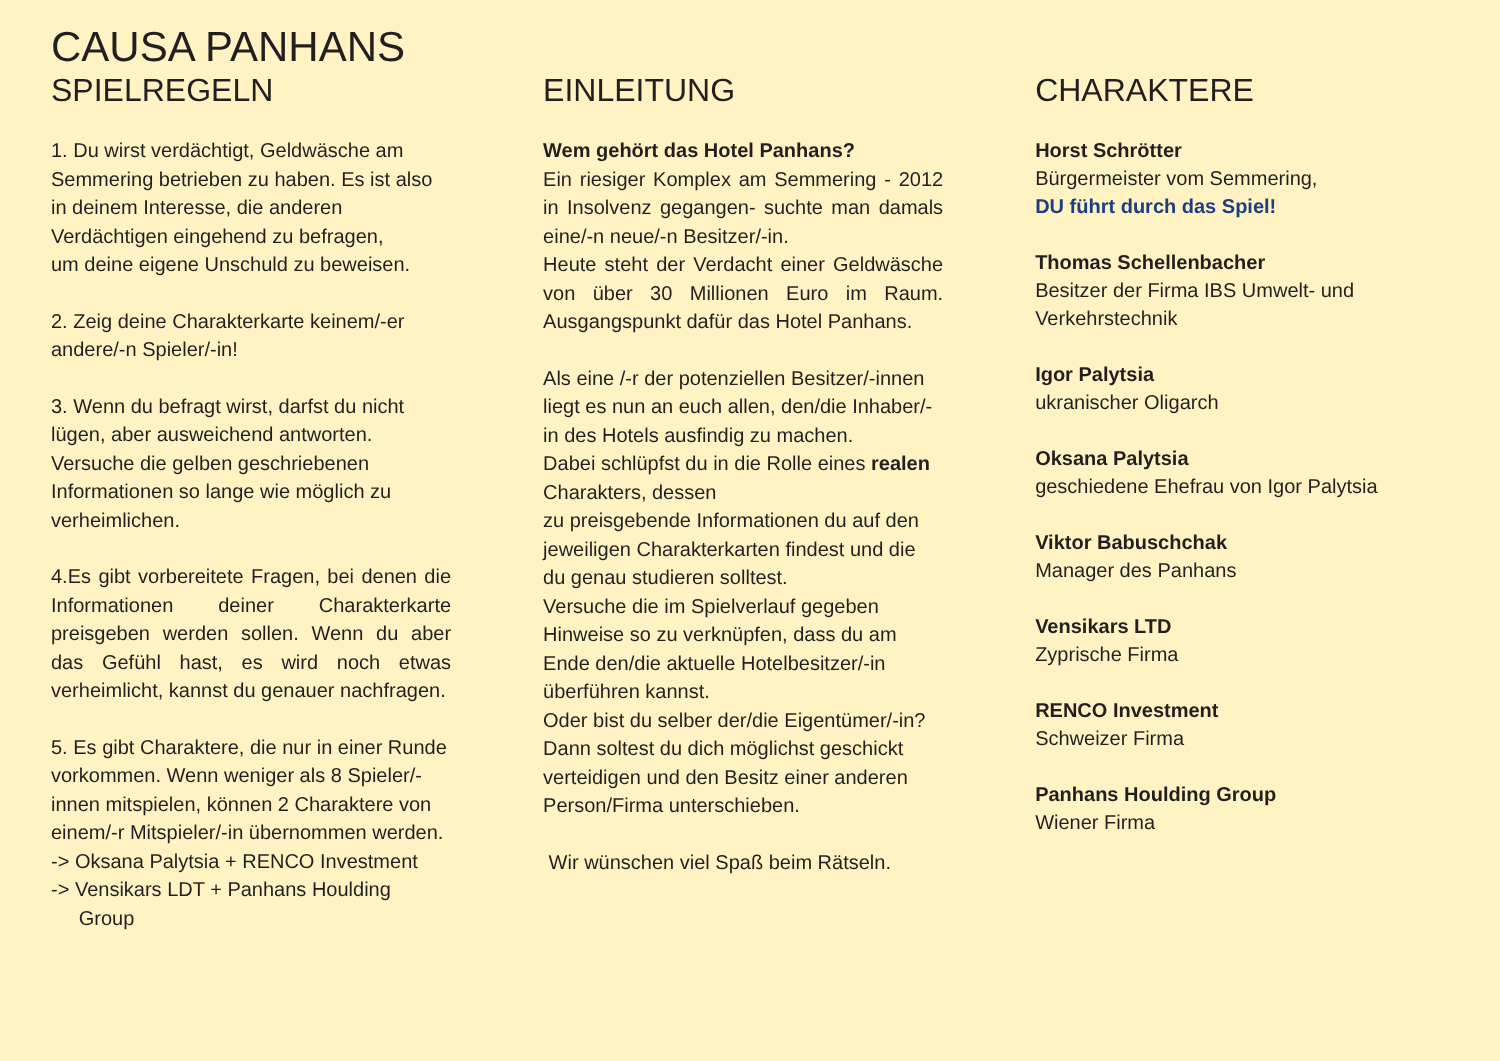CAUSA PANHANS
SPIELREGELN
1. Du wirst verdächtigt, Geldwäsche am Semmering betrieben zu haben. Es ist also in deinem Interesse, die anderen Verdächtigen eingehend zu befragen,
um deine eigene Unschuld zu beweisen.
2. Zeig deine Charakterkarte keinem/-er andere/-n Spieler/-in!
3. Wenn du befragt wirst, darfst du nicht lügen, aber ausweichend antworten. Versuche die gelben geschriebenen Informationen so lange wie möglich zu verheimlichen.
4.Es gibt vorbereitete Fragen, bei denen die Informationen deiner Charakterkarte preisgeben werden sollen. Wenn du aber das Gefühl hast, es wird noch etwas verheimlicht, kannst du genauer nachfragen.
5. Es gibt Charaktere, die nur in einer Runde vorkommen. Wenn weniger als 8 Spieler/-innen mitspielen, können 2 Charaktere von einem/-r Mitspieler/-in übernommen werden.
-> Oksana Palytsia + RENCO Investment
-> Vensikars LDT + Panhans Houlding
Group
EINLEITUNG
Wem gehört das Hotel Panhans?
Ein riesiger Komplex am Semmering - 2012 in Insolvenz gegangen- suchte man damals eine/-n neue/-n Besitzer/-in.
Heute steht der Verdacht einer Geldwäsche von über 30 Millionen Euro im Raum. Ausgangspunkt dafür das Hotel Panhans.
Als eine /-r der potenziellen Besitzer/-innen liegt es nun an euch allen, den/die Inhaber/-in des Hotels ausfindig zu machen.
Dabei schlüpfst du in die Rolle eines realen Charakters, dessen
zu preisgebende Informationen du auf den jeweiligen Charakterkarten findest und die du genau studieren solltest.
Versuche die im Spielverlauf gegeben Hinweise so zu verknüpfen, dass du am Ende den/die aktuelle Hotelbesitzer/-in überführen kannst.
Oder bist du selber der/die Eigentümer/-in? Dann soltest du dich möglichst geschickt verteidigen und den Besitz einer anderen Person/Firma unterschieben.
Wir wünschen viel Spaß beim Rätseln.
CHARAKTERE
Horst Schrötter
Bürgermeister vom Semmering,
DU führt durch das Spiel!
Thomas Schellenbacher
Besitzer der Firma IBS Umwelt- und Verkehrstechnik
Igor Palytsia
ukranischer Oligarch
Oksana Palytsia
geschiedene Ehefrau von Igor Palytsia
Viktor Babuschchak
Manager des Panhans
Vensikars LTD
Zyprische Firma
RENCO Investment
Schweizer Firma
Panhans Houlding Group
Wiener Firma